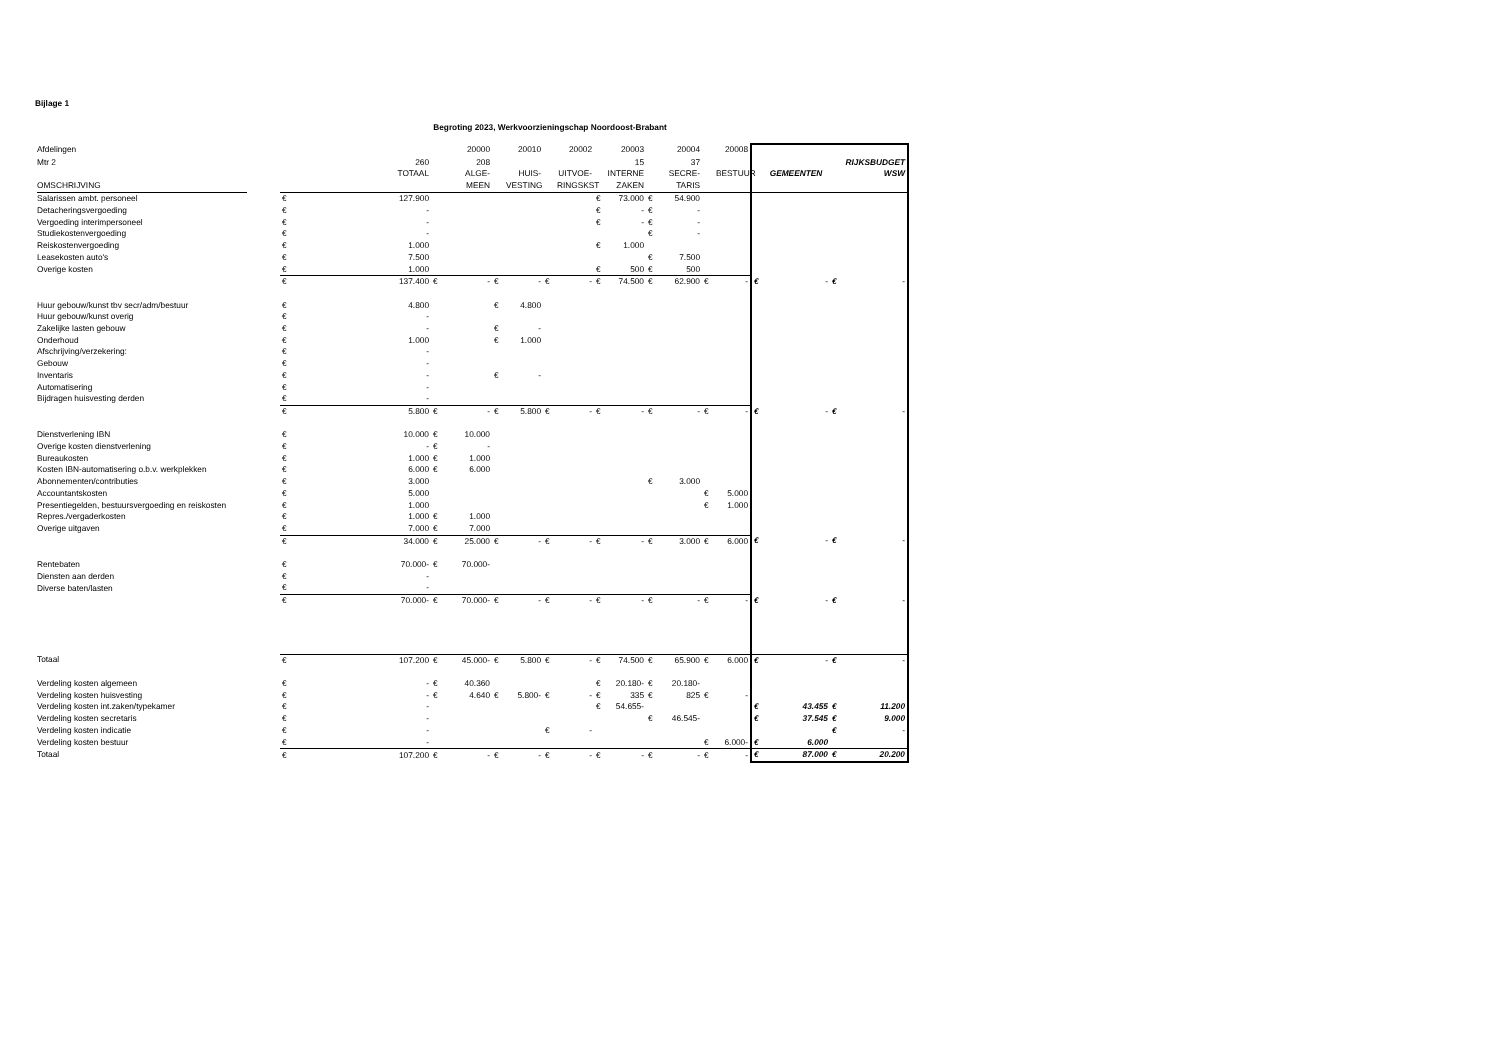Bijlage 1
Begroting 2023, Werkvoorzieningschap Noordoost-Brabant
| Afdelingen | | | | 20000 | | 20010 | | 20002 | | 20003 | | 20004 | | 20008 | | | | |
| Mtr 2 | | 260 | | 208 | | | | | | 15 | | 37 | | | | | | RIJKSBUDGET |
| | | TOTAAL | | ALGE- | | HUIS- | | UITVOE- | | INTERNE | | SECRE- | | BESTUUR | | GEMEENTEN | | WSW |
| OMSCHRIJVING | | | | MEEN | | VESTING | | RINGSKST | | ZAKEN | | TARIS | | | | | | |
| Salarissen ambt. personeel | € | 127.900 | | | | | | | € | 73.000 | € | 54.900 | | | | | | |
| Detacheringsvergoeding | € | - | | | | | | | € | - | € | - | | | | | | |
| Vergoeding interimpersoneel | € | - | | | | | | | € | - | € | - | | | | | | |
| Studiekostenvergoeding | € | - | | | | | | | | | € | - | | | | | | |
| Reiskostenvergoeding | € | 1.000 | | | | | | | € | 1.000 | | | | | | | | |
| Leasekosten auto's | € | 7.500 | | | | | | | | | € | 7.500 | | | | | | |
| Overige kosten | € | 1.000 | | | | | | | € | 500 | € | 500 | | | | | | |
| | € | 137.400 | € | - | € | - | € | - | € | 74.500 | € | 62.900 | € | - | € | - | € | - |
| Huur gebouw/kunst tbv secr/adm/bestuur | € | 4.800 | | | € | 4.800 | | | | | | | | | | | | |
| Huur gebouw/kunst overig | € | - | | | | | | | | | | | | | | | | |
| Zakelijke lasten gebouw | € | - | | | € | - | | | | | | | | | | | | |
| Onderhoud | € | 1.000 | | | € | 1.000 | | | | | | | | | | | | |
| Afschrijving/verzekering: | € | - | | | | | | | | | | | | | | | | |
| Gebouw | € | - | | | | | | | | | | | | | | | | |
| Inventaris | € | - | | | € | - | | | | | | | | | | | | |
| Automatisering | € | - | | | | | | | | | | | | | | | | |
| Bijdragen huisvesting derden | € | - | | | | | | | | | | | | | | | | |
| | € | 5.800 | € | - | € | 5.800 | € | - | € | - | € | - | € | - | € | - | € | - |
| Dienstverlening IBN | € | 10.000 | € | 10.000 | | | | | | | | | | | | | | |
| Overige kosten dienstverlening | € | - | € | - | | | | | | | | | | | | | | |
| Bureaukosten | € | 1.000 | € | 1.000 | | | | | | | | | | | | | | |
| Kosten IBN-automatisering o.b.v. werkplekken | € | 6.000 | € | 6.000 | | | | | | | | | | | | | | |
| Abonnementen/contributies | € | 3.000 | | | | | | | | | € | 3.000 | | | | | | |
| Accountantskosten | € | 5.000 | | | | | | | | | | | € | 5.000 | | | | |
| Presentiegelden, bestuursvergoeding en reiskosten | € | 1.000 | | | | | | | | | | | € | 1.000 | | | | |
| Repres./vergaderkosten | € | 1.000 | € | 1.000 | | | | | | | | | | | | | | |
| Overige uitgaven | € | 7.000 | € | 7.000 | | | | | | | | | | | | | | |
| | € | 34.000 | € | 25.000 | € | - | € | - | € | - | € | 3.000 | € | 6.000 | € | - | € | - |
| Rentebaten | € | 70.000- | € | 70.000- | | | | | | | | | | | | | | |
| Diensten aan derden | € | - | | | | | | | | | | | | | | | | |
| Diverse baten/lasten | € | - | | | | | | | | | | | | | | | | |
| | € | 70.000- | € | 70.000- | € | - | € | - | € | - | € | - | € | - | € | - | € | - |
| Totaal | € | 107.200 | € | 45.000- | € | 5.800 | € | - | € | 74.500 | € | 65.900 | € | 6.000 | € | - | € | - |
| Verdeling kosten algemeen | € | - | € | 40.360 | | | | | € | 20.180- | € | 20.180- | | | | | | |
| Verdeling kosten huisvesting | € | - | € | 4.640 | € | 5.800- | € | - | € | 335 | € | 825 | € | - | | | | |
| Verdeling kosten int.zaken/typekamer | € | - | | | | | | | € | 54.655- | | | | | € | 43.455 | € | 11.200 |
| Verdeling kosten secretaris | € | - | | | | | | | | | € | 46.545- | | | € | 37.545 | € | 9.000 |
| Verdeling kosten indicatie | € | - | | | | | € | - | | | | | | | | | € | - |
| Verdeling kosten bestuur | € | - | | | | | | | | | | | € | 6.000- | € | 6.000 | | |
| Totaal | € | 107.200 | € | - | € | - | € | - | € | - | € | - | € | - | € | 87.000 | € | 20.200 |